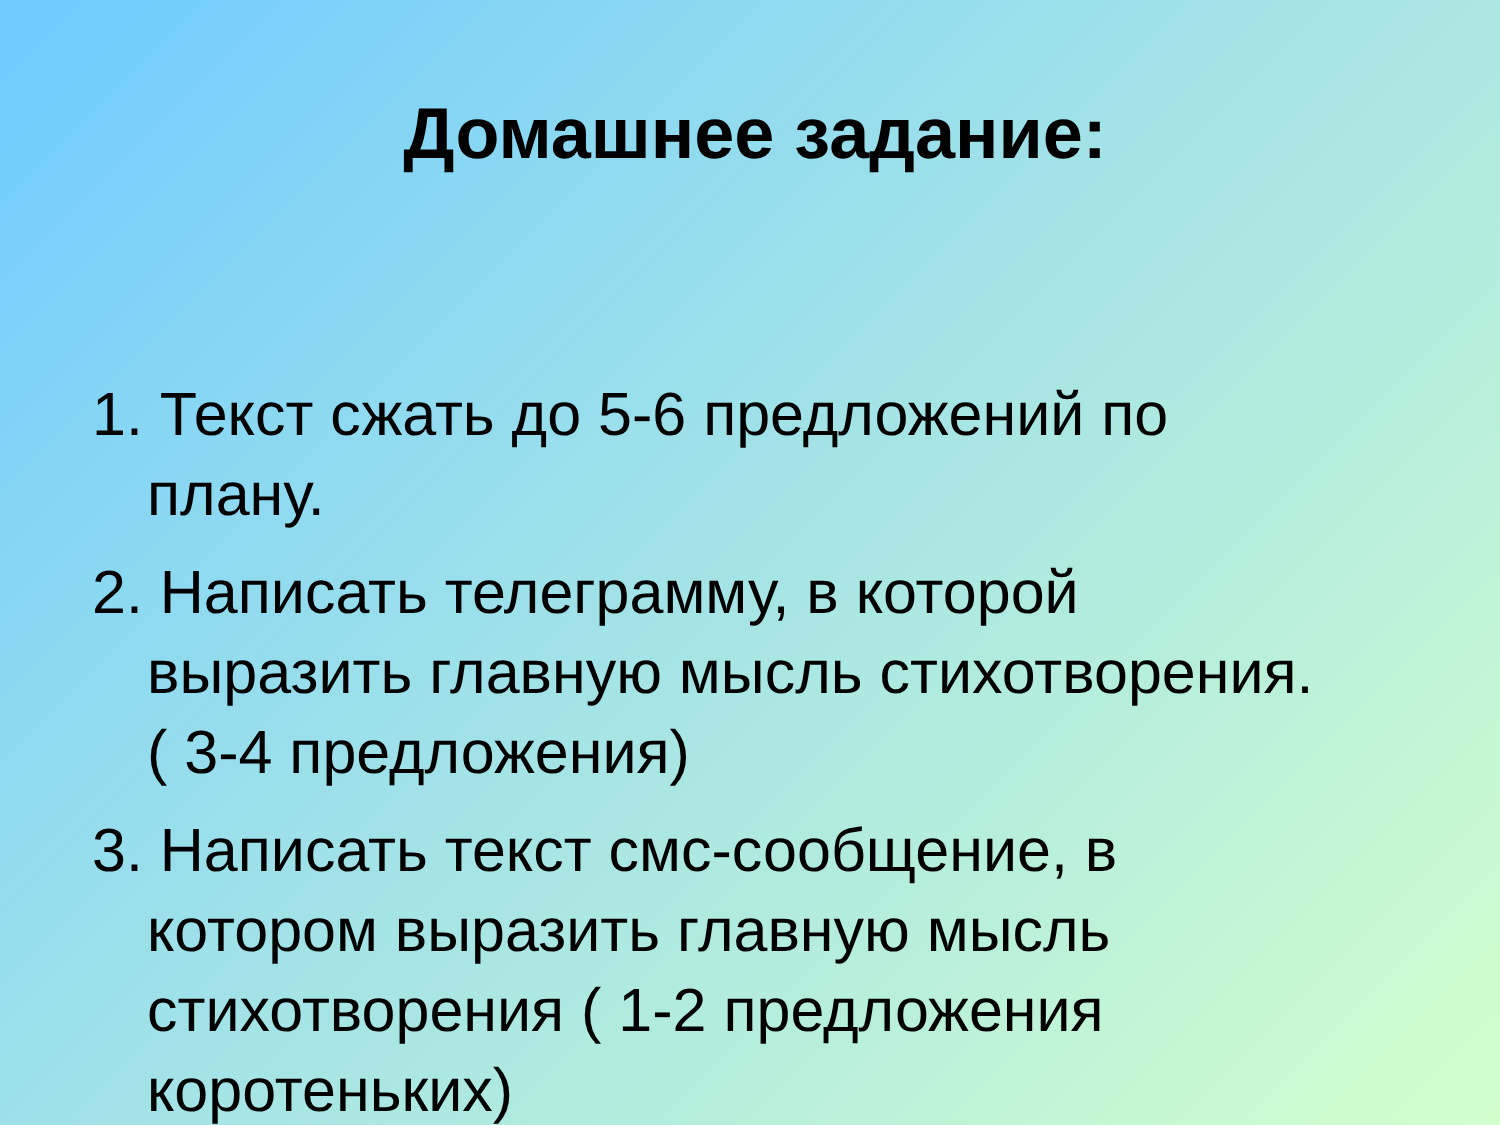Домашнее задание:
1. Текст сжать до 5-6 предложений по плану.
2. Написать телеграмму, в которой выразить главную мысль стихотворения. ( 3-4 предложения)
3. Написать текст смс-сообщение, в котором выразить главную мысль стихотворения ( 1-2 предложения коротеньких)